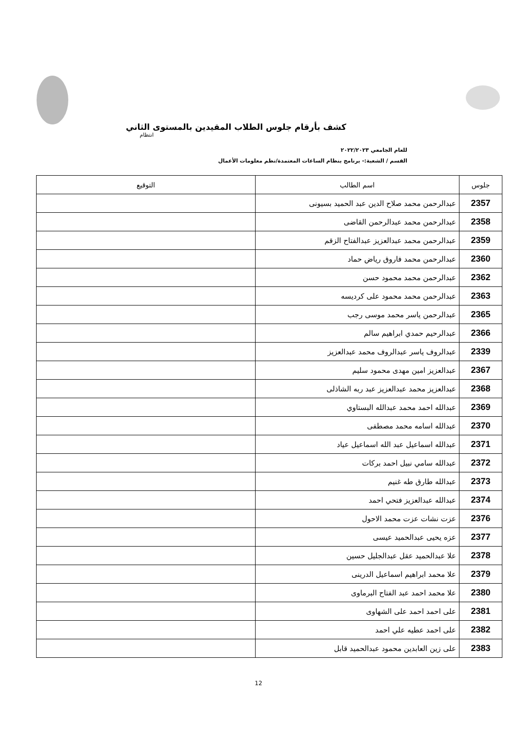كشف بأرقام جلوس الطلاب المقيدين بالمستوى الثاني
انتظام
للعام الجامعي ٢٠٢٢/٢٠٢٣
القسم / الشعبة:- برنامج بنظام الساعات المعتمدة/نظم معلومات الأعمال
| جلوس | اسم الطالب | التوقيع |
| --- | --- | --- |
| 2357 | عبدالرحمن محمد صلاح الدين عبد الحميد بسيونى | |
| 2358 | عبدالرحمن محمد عبدالرحمن القاضى | |
| 2359 | عبدالرحمن محمد عبدالعزيز عبدالفتاح الزقم | |
| 2360 | عبدالرحمن محمد فاروق رياض حماد | |
| 2362 | عبدالرحمن محمد محمود حسن | |
| 2363 | عبدالرحمن محمد محمود على كرديسه | |
| 2365 | عبدالرحمن ياسر محمد موسى رجب | |
| 2366 | عبدالرحيم حمدي ابراهيم سالم | |
| 2339 | عبدالروف ياسر عبدالروف محمد عبدالعزيز | |
| 2367 | عبدالعزيز امين مهدى محمود سليم | |
| 2368 | عبدالعزيز محمد عبدالعزيز عبد ربه الشاذلى | |
| 2369 | عبدالله احمد محمد عبدالله البستاوي | |
| 2370 | عبدالله اسامه محمد مصطفى | |
| 2371 | عبدالله اسماعيل عبد الله اسماعيل عياد | |
| 2372 | عبدالله سامي نبيل احمد بركات | |
| 2373 | عبدالله طارق طه غنيم | |
| 2374 | عبدالله عبدالعزيز فتحي احمد | |
| 2376 | عزت نشات عزت محمد الاحول | |
| 2377 | عزه يحيى عبدالحميد عيسى | |
| 2378 | علا عبدالحميد عقل عبدالجليل حسين | |
| 2379 | علا محمد ابراهيم اسماعيل الدرينى | |
| 2380 | علا محمد احمد عبد الفتاح البرماوى | |
| 2381 | على احمد احمد على الشهاوى | |
| 2382 | على احمد عطيه علي احمد | |
| 2383 | على زين العابدين محمود عبدالحميد قابل | |
12